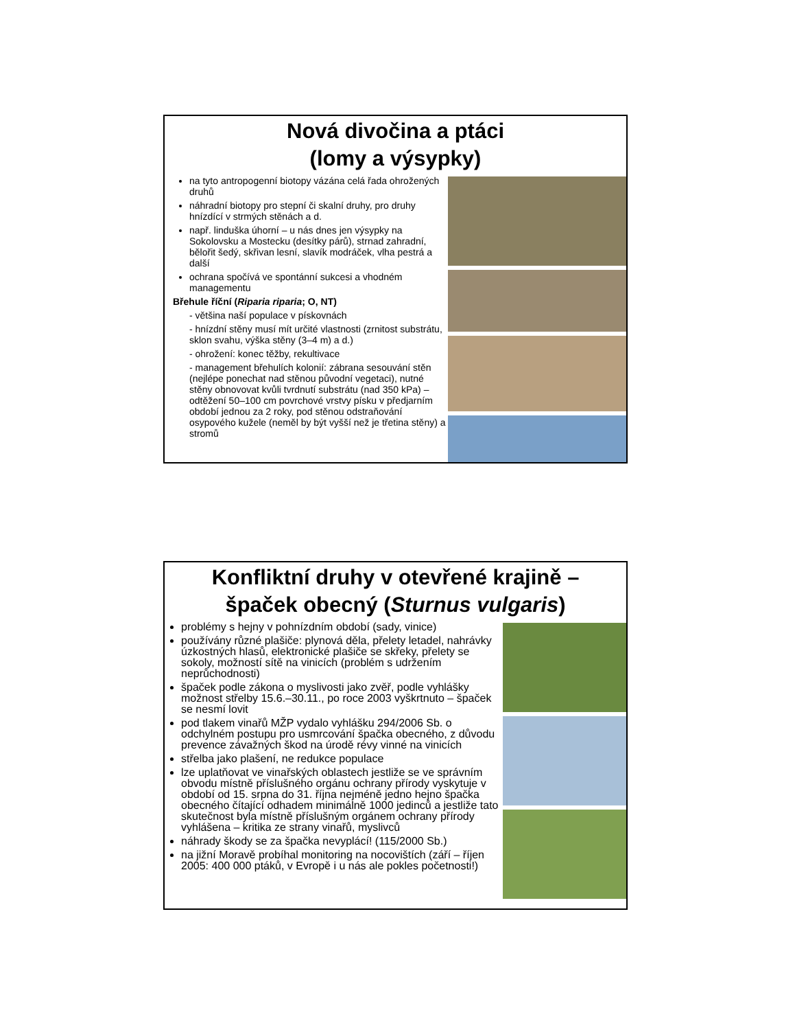Nová divočina a ptáci
(lomy a výsypky)
na tyto antropogenní biotopy vázána celá řada ohrožených druhů
náhradní biotopy pro stepní či skalní druhy, pro druhy hnízdící v strmých stěnách a d.
např. linduška úhorní – u nás dnes jen výsypky na Sokolovsku a Mostecku (desítky párů), strnad zahradní, bělořit šedý, skřivan lesní, slavík modráček, vlha pestrá a další
ochrana spočívá ve spontánní sukcesi a vhodném managementu
Břehule říční (Riparia riparia; O, NT)
- většina naší populace v pískovnách
- hnízdní stěny musí mít určité vlastnosti (zrnitost substrátu, sklon svahu, výška stěny (3–4 m) a d.)
- ohrožení: konec těžby, rekultivace
- management břehulích kolonií: zábrana sesouvání stěn (nejlépe ponechat nad stěnou původní vegetaci), nutné stěny obnovovat kvůli tvrdnutí substrátu (nad 350 kPa) – odtěžení 50–100 cm povrchové vrstvy písku v předjarním období jednou za 2 roky, pod stěnou odstraňování osypového kužele (neměl by být vyšší než je třetina stěny) a stromů
Konfliktní druhy v otevřené krajině –
špaček obecný (Sturnus vulgaris)
problémy s hejny v pohnízdním období (sady, vinice)
používány různé plašiče: plynová děla, přelety letadel, nahrávky úzkostných hlasů, elektronické plašiče se skřeky, přelety se sokoly, možností sítě na vinicích (problém s udržením neprůchodnosti)
špaček podle zákona o myslivosti jako zvěř, podle vyhlášky možnost střelby 15.6.–30.11., po roce 2003 vyškrtnuto – špaček se nesmí lovit
pod tlakem vinařů MŽP vydalo vyhlášku 294/2006 Sb. o odchylném postupu pro usmrcování špačka obecného, z důvodu prevence závažných škod na úrodě révy vinné na vinicích
střelba jako plašení, ne redukce populace
lze uplatňovat ve vinařských oblastech jestliže se ve správním obvodu místně příslušného orgánu ochrany přírody vyskytuje v období od 15. srpna do 31. října nejméně jedno hejno špačka obecného čítající odhadem minimálně 1000 jedinců a jestliže tato skutečnost byla místně příslušným orgánem ochrany přírody vyhlášena – kritika ze strany vinařů, myslivců
náhrady škody se za špačka nevyplácí! (115/2000 Sb.)
na jižní Moravě probíhal monitoring na nocovištích (září – říjen 2005: 400 000 ptáků, v Evropě i u nás ale pokles početnosti!)